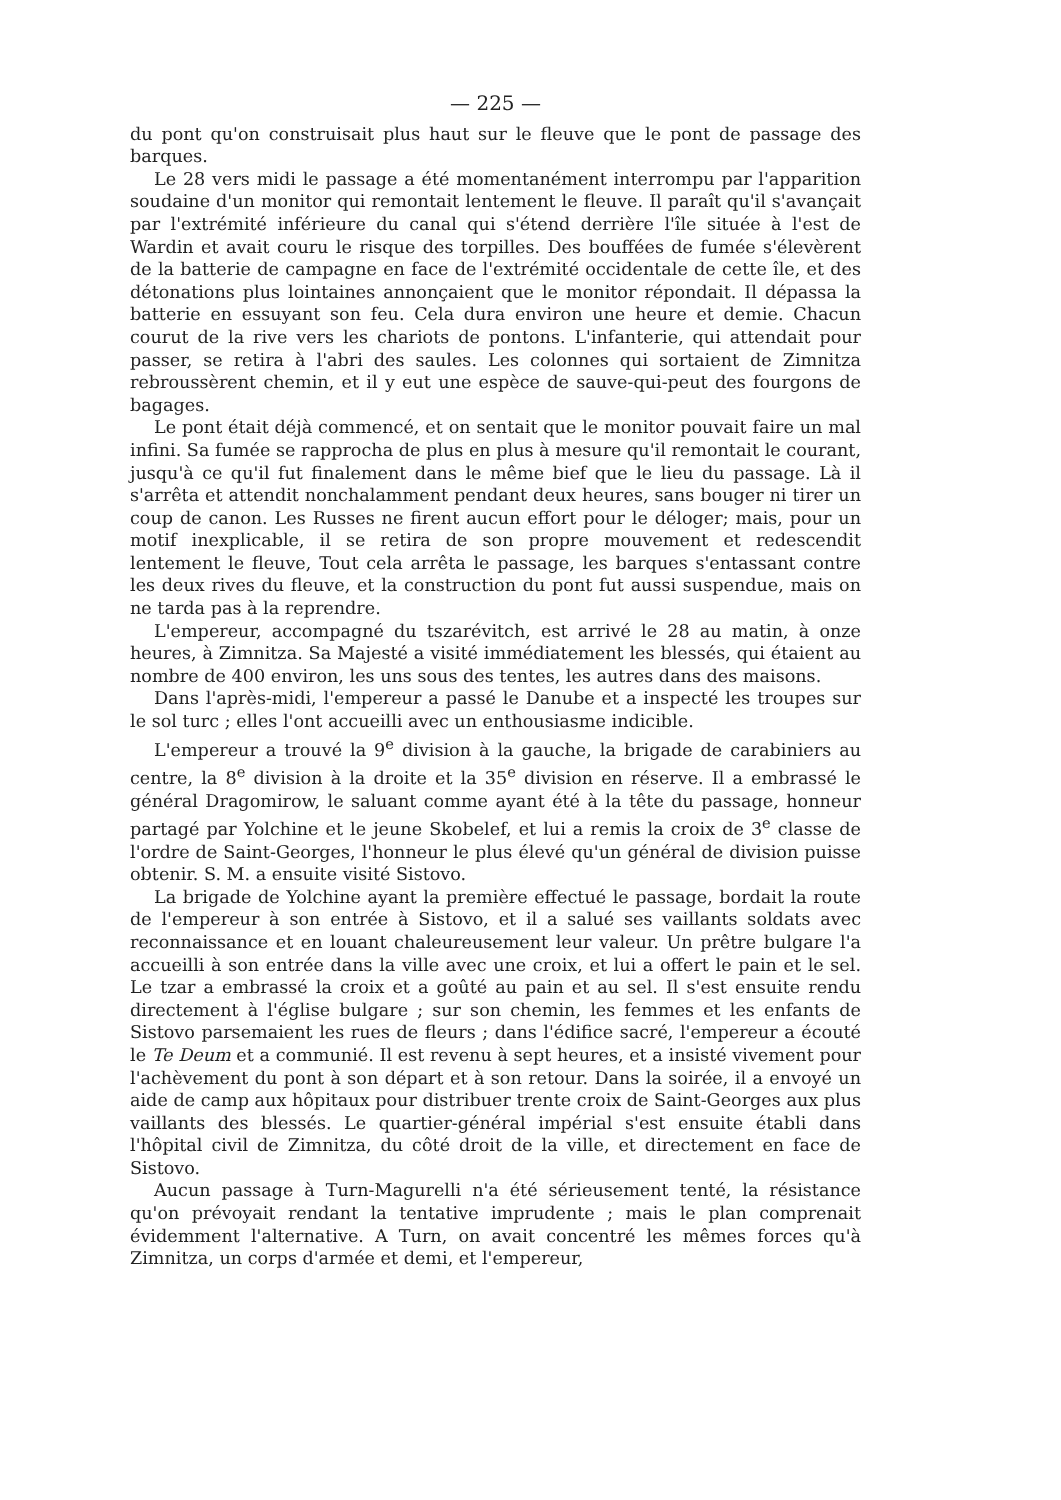— 225 —
du pont qu'on construisait plus haut sur le fleuve que le pont de passage des barques.
Le 28 vers midi le passage a été momentanément interrompu par l'apparition soudaine d'un monitor qui remontait lentement le fleuve. Il paraît qu'il s'avançait par l'extrémité inférieure du canal qui s'étend derrière l'île située à l'est de Wardin et avait couru le risque des torpilles. Des bouffées de fumée s'élevèrent de la batterie de campagne en face de l'extrémité occidentale de cette île, et des détonations plus lointaines annonçaient que le monitor répondait. Il dépassa la batterie en essuyant son feu. Cela dura environ une heure et demie. Chacun courut de la rive vers les chariots de pontons. L'infanterie, qui attendait pour passer, se retira à l'abri des saules. Les colonnes qui sortaient de Zimnitza rebroussèrent chemin, et il y eut une espèce de sauve-qui-peut des fourgons de bagages.
Le pont était déjà commencé, et on sentait que le monitor pouvait faire un mal infini. Sa fumée se rapprocha de plus en plus à mesure qu'il remontait le courant, jusqu'à ce qu'il fut finalement dans le même bief que le lieu du passage. Là il s'arrêta et attendit nonchalamment pendant deux heures, sans bouger ni tirer un coup de canon. Les Russes ne firent aucun effort pour le déloger; mais, pour un motif inexplicable, il se retira de son propre mouvement et redescendit lentement le fleuve, Tout cela arrêta le passage, les barques s'entassant contre les deux rives du fleuve, et la construction du pont fut aussi suspendue, mais on ne tarda pas à la reprendre.
L'empereur, accompagné du tszarévitch, est arrivé le 28 au matin, à onze heures, à Zimnitza. Sa Majesté a visité immédiatement les blessés, qui étaient au nombre de 400 environ, les uns sous des tentes, les autres dans des maisons.
Dans l'après-midi, l'empereur a passé le Danube et a inspecté les troupes sur le sol turc ; elles l'ont accueilli avec un enthousiasme indicible.
L'empereur a trouvé la 9<sup>e</sup> division à la gauche, la brigade de carabiniers au centre, la 8<sup>e</sup> division à la droite et la 35<sup>e</sup> division en réserve. Il a embrassé le général Dragomirow, le saluant comme ayant été à la tête du passage, honneur partagé par Yolchine et le jeune Skobelef, et lui a remis la croix de 3<sup>e</sup> classe de l'ordre de Saint-Georges, l'honneur le plus élevé qu'un général de division puisse obtenir. S. M. a ensuite visité Sistovo.
La brigade de Yolchine ayant la première effectué le passage, bordait la route de l'empereur à son entrée à Sistovo, et il a salué ses vaillants soldats avec reconnaissance et en louant chaleureusement leur valeur. Un prêtre bulgare l'a accueilli à son entrée dans la ville avec une croix, et lui a offert le pain et le sel. Le tzar a embrassé la croix et a goûté au pain et au sel. Il s'est ensuite rendu directement à l'église bulgare ; sur son chemin, les femmes et les enfants de Sistovo parsemaient les rues de fleurs ; dans l'édifice sacré, l'empereur a écouté le Te Deum et a communié. Il est revenu à sept heures, et a insisté vivement pour l'achèvement du pont à son départ et à son retour. Dans la soirée, il a envoyé un aide de camp aux hôpitaux pour distribuer trente croix de Saint-Georges aux plus vaillants des blessés. Le quartier-général impérial s'est ensuite établi dans l'hôpital civil de Zimnitza, du côté droit de la ville, et directement en face de Sistovo.
Aucun passage à Turn-Magurelli n'a été sérieusement tenté, la résistance qu'on prévoyait rendant la tentative imprudente ; mais le plan comprenait évidemment l'alternative. A Turn, on avait concentré les mêmes forces qu'à Zimnitza, un corps d'armée et demi, et l'empereur,